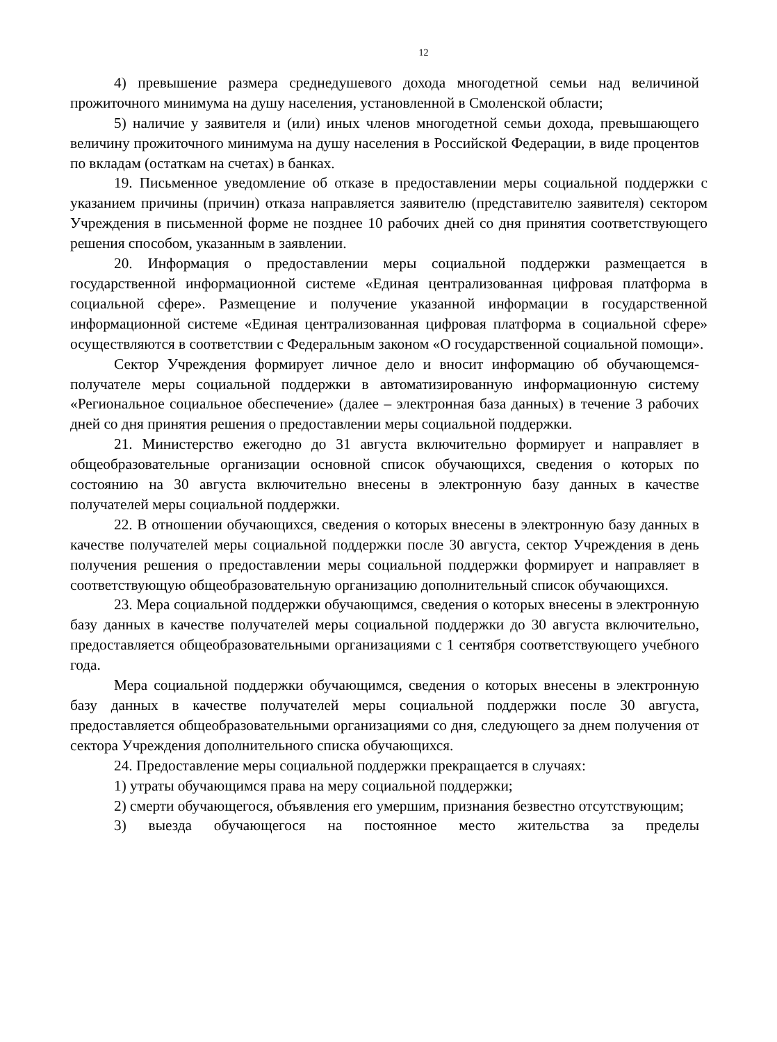12
4) превышение размера среднедушевого дохода многодетной семьи над величиной прожиточного минимума на душу населения, установленной в Смоленской области;
5) наличие у заявителя и (или) иных членов многодетной семьи дохода, превышающего величину прожиточного минимума на душу населения в Российской Федерации, в виде процентов по вкладам (остаткам на счетах) в банках.
19. Письменное уведомление об отказе в предоставлении меры социальной поддержки с указанием причины (причин) отказа направляется заявителю (представителю заявителя) сектором Учреждения в письменной форме не позднее 10 рабочих дней со дня принятия соответствующего решения способом, указанным в заявлении.
20. Информация о предоставлении меры социальной поддержки размещается в государственной информационной системе «Единая централизованная цифровая платформа в социальной сфере». Размещение и получение указанной информации в государственной информационной системе «Единая централизованная цифровая платформа в социальной сфере» осуществляются в соответствии с Федеральным законом «О государственной социальной помощи».
Сектор Учреждения формирует личное дело и вносит информацию об обучающемся-получателе меры социальной поддержки в автоматизированную информационную систему «Региональное социальное обеспечение» (далее – электронная база данных) в течение 3 рабочих дней со дня принятия решения о предоставлении меры социальной поддержки.
21. Министерство ежегодно до 31 августа включительно формирует и направляет в общеобразовательные организации основной список обучающихся, сведения о которых по состоянию на 30 августа включительно внесены в электронную базу данных в качестве получателей меры социальной поддержки.
22. В отношении обучающихся, сведения о которых внесены в электронную базу данных в качестве получателей меры социальной поддержки после 30 августа, сектор Учреждения в день получения решения о предоставлении меры социальной поддержки формирует и направляет в соответствующую общеобразовательную организацию дополнительный список обучающихся.
23. Мера социальной поддержки обучающимся, сведения о которых внесены в электронную базу данных в качестве получателей меры социальной поддержки до 30 августа включительно, предоставляется общеобразовательными организациями с 1 сентября соответствующего учебного года.
Мера социальной поддержки обучающимся, сведения о которых внесены в электронную базу данных в качестве получателей меры социальной поддержки после 30 августа, предоставляется общеобразовательными организациями со дня, следующего за днем получения от сектора Учреждения дополнительного списка обучающихся.
24. Предоставление меры социальной поддержки прекращается в случаях:
1) утраты обучающимся права на меру социальной поддержки;
2) смерти обучающегося, объявления его умершим, признания безвестно отсутствующим;
3) выезда обучающегося на постоянное место жительства за пределы